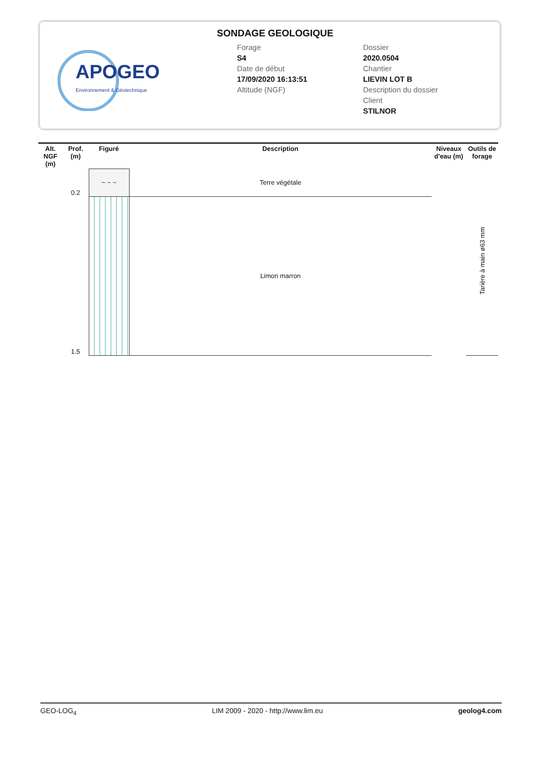APOGEO
Environnement & Géotechnique
SONDAGE GEOLOGIQUE
Forage
S4
Date de début
17/09/2020 16:13:51
Altitude (NGF)
Dossier
2020.0504
Chantier
LIEVIN LOT B
Description du dossier
Client
STILNOR
| Alt. NGF (m) | Prof. (m) | Figuré | Description | Niveaux d'eau (m) | Outils de forage |
| --- | --- | --- | --- | --- | --- |
| | 0.2 | ~ ~ ~ | Terre végétale | | Tarière à main ø63 mm |
| | 1.5 | | Limon marron | | |
GEO-LOG<sub>4</sub> LIM 2009 - 2020 - http://www.lim.eu geolog4.com